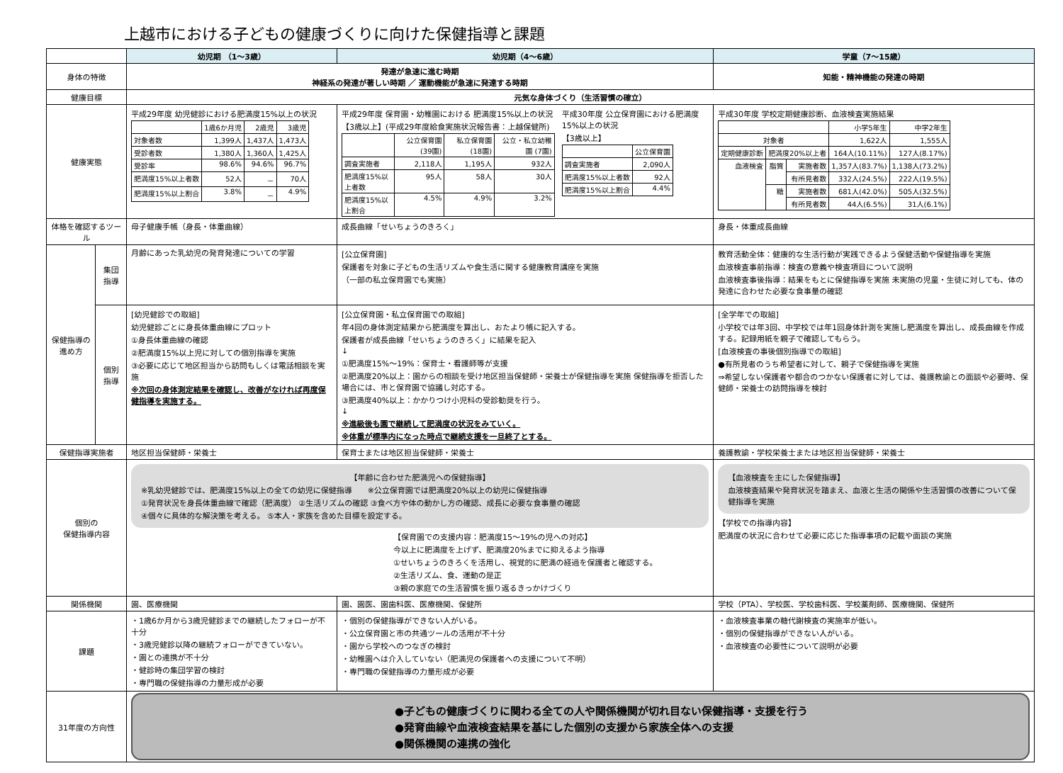上越市における子どもの健康づくりに向けた保健指導と課題
| | | 幼児期 （1～3歳） | 幼児期（4～6歳） | 学童（7～15歳） |
| 身体の特徴 | | 発達が急速に進む時期 神経系の発達が著しい時期 ／ 運動機能が急速に発達する時期 | | 知能・精神機能の発達の時期 |
| 健康目標 | | 元気な身体づくり（生活習慣の確立） | | |
| 健康実態 | | 平成29年度 幼児健診における肥満度15%以上の状況 / / 1歳6か月児 / 2歳児 / 3歳児 / / 対象者数 / 1,399人 / 1,437人 / 1,473人 / / 受診者数 / 1,380人 / 1,360人 / 1,425人 / / 受診率 / 98.6% / 94.6% / 96.7% / / 肥満度15%以上者数 / 52人 / － / 70人 / / 肥満度15%以上割合 / 3.8% / － / 4.9% / | 平成29年度 保育園・幼稚園における 肥満度15%以上の状況 【3歳以上】(平成29年度給食実施状況報告書：上越保健所) / / 公立保育園 (39園) / 私立保育園 (18園) / 公立・私立幼稚園 (7園) / / 調査実施者 / 2,118人 / 1,195人 / 932人 / / 肥満度15%以上者数 / 95人 / 58人 / 30人 / / 肥満度15%以上割合 / 4.5% / 4.9% / 3.2% / 平成30年度 公立保育園における肥満度15%以上の状況 【3歳以上】 / / 公立保育園 / / 調査実施者 / 2,090人 / / 肥満度15%以上者数 / 92人 / / 肥満度15%以上割合 / 4.4% / | 平成30年度 学校定期健康診断、血液検査実施結果 / / / / 小学5年生 / 中学2年生 / / 対象者 / / / 1,622人 / 1,555人 / / 定期健康診断 / 肥満度20%以上者 / / 164人(10.11%) / 127人(8.17%) / / 血液検査 / 脂質 / 実施者数 / 1,357人(83.7%) / 1,138人(73.2%) / / / / 有所見者数 / 332人(24.5%) / 222人(19.5%) / / / 糖 / 実施者数 / 681人(42.0%) / 505人(32.5%) / / / / 有所見者数 / 44人(6.5%) / 31人(6.1%) / |
| 体格を確認するツール | | 母子健康手帳（身長・体重曲線） | 成長曲線「せいちょうのきろく」 | 身長・体重成長曲線 |
| 保健指導の進め方 | 集団指導 | 月齢にあった乳幼児の発育発達についての学習 | [公立保育園] 保護者を対象に子どもの生活リズムや食生活に関する健康教育講座を実施 （一部の私立保育園でも実施） | 教育活動全体：健康的な生活行動が実践できるよう保健活動や保健指導を実施 血液検査事前指導：検査の意義や検査項目について説明 血液検査事後指導：結果をもとに保健指導を実施 未実施の児童・生徒に対しても、体の発達に合わせた必要な食事量の確認 |
| | 個別指導 | [幼児健診での取組] 幼児健診ごとに身長体重曲線にプロット ①身長体重曲線の確認 ②肥満度15%以上児に対しての個別指導を実施 ③必要に応じて地区担当から訪問もしくは電話相談を実施 ※次回の身体測定結果を確認し、改善がなければ再度保健指導を実施する。 | [公立保育園・私立保育園での取組] 年4回の身体測定結果から肥満度を算出し、おたより帳に記入する。 保護者が成長曲線「せいちょうのきろく」に結果を記入 ↓ ①肥満度15%～19%：保育士・看護師等が支援 ②肥満度20%以上：園からの相談を受け地区担当保健師・栄養士が保健指導を実施 保健指導を拒否した場合には、市と保育園で協議し対応する。 ③肥満度40%以上：かかりつけ小児科の受診勧奨を行う。 ↓ ※進級後も園で継続して肥満度の状況をみていく。 ※体重が標準内になった時点で継続支援を一旦終了とする。 | [全学年での取組] 小学校では年3回、中学校では年1回身体計測を実施し肥満度を算出し、成長曲線を作成する。記録用紙を親子で確認してもらう。 [血液検査の事後個別指導での取組] ●有所見者のうち希望者に対して、親子で保健指導を実施 ⇒希望しない保護者や都合のつかない保護者に対しては、養護教諭との面談や必要時、保健師・栄養士の訪問指導を検討 |
| 保健指導実施者 | | 地区担当保健師・栄養士 | 保育士または地区担当保健師・栄養士 | 養護教諭・学校栄養士または地区担当保健師・栄養士 |
| 個別の 保健指導内容 | | 【年齢に合わせた肥満児への保健指導】 ※乳幼児健診では、肥満度15%以上の全ての幼児に保健指導 ※公立保育園では肥満度20%以上の幼児に保健指導 ①発育状況を身長体重曲線で確認（肥満度） ②生活リズムの確認 ③食べ方や体の動かし方の確認、成長に必要な食事量の確認 ④個々に具体的な解決策を考える。 ⑤本人・家族を含めた目標を設定する。 【保育園での支援内容：肥満度15～19%の児への対応】 今以上に肥満度を上げず、肥満度20%までに抑えるよう指導 ①せいちょうのきろくを活用し、視覚的に肥満の経過を保護者と確認する。 ②生活リズム、食、運動の是正 ③親の家庭での生活習慣を振り返るきっかけづくり | | 【血液検査を主にした保健指導】 血液検査結果や発育状況を踏まえ、血液と生活の関係や生活習慣の改善について保健指導を実施 【学校での指導内容】 肥満度の状況に合わせて必要に応じた指導事項の記載や面談の実施 |
| 関係機関 | | 園、医療機関 | 園、園医、園歯科医、医療機関、保健所 | 学校（PTA）、学校医、学校歯科医、学校薬剤師、医療機関、保健所 |
| 課題 | | ・1歳6か月から3歳児健診までの継続したフォローが不十分 ・3歳児健診以降の継続フォローができていない。 ・園との連携が不十分 ・健診時の集団学習の検討 ・専門職の保健指導の力量形成が必要 | ・個別の保健指導ができない人がいる。 ・公立保育園と市の共通ツールの活用が不十分 ・園から学校へのつなぎの検討 ・幼稚園へは介入していない（肥満児の保護者への支援について不明） ・専門職の保健指導の力量形成が必要 | ・血液検査事業の糖代謝検査の実施率が低い。 ・個別の保健指導ができない人がいる。 ・血液検査の必要性について説明が必要 |
| 31年度の方向性 | | ●子どもの健康づくりに関わる全ての人や関係機関が切れ目ない保健指導・支援を行う ●発育曲線や血液検査結果を基にした個別の支援から家族全体への支援 ●関係機関の連携の強化 | | |